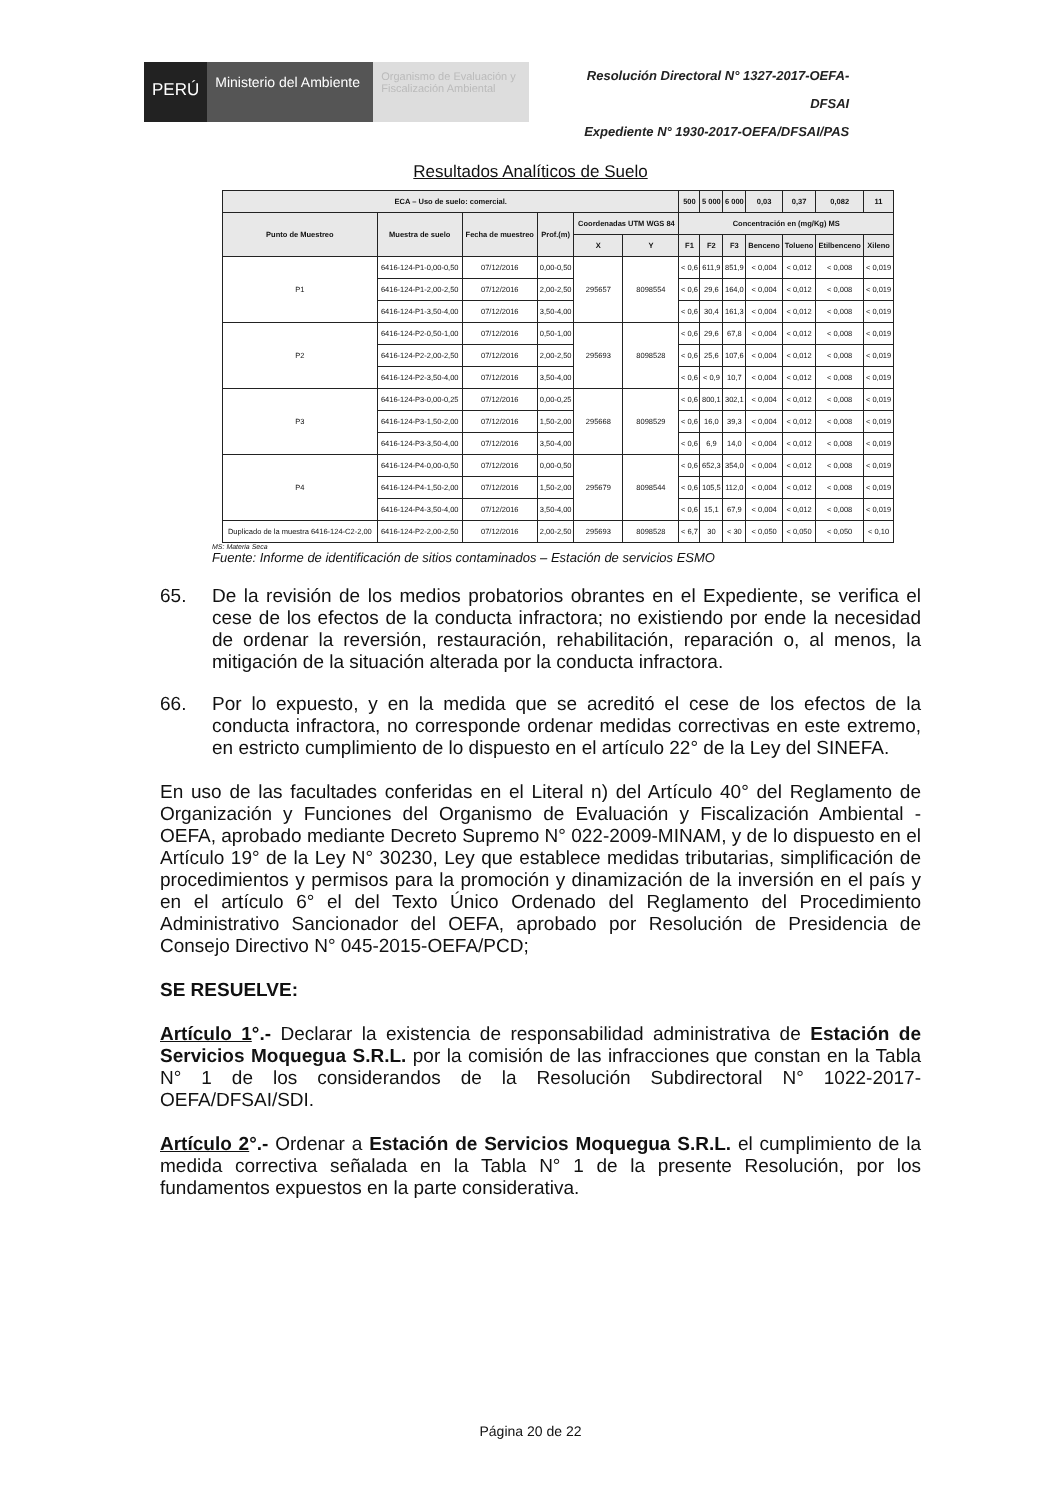PERÚ
Ministerio del Ambiente
Organismo de Evaluación y Fiscalización Ambiental
Resolución Directoral N° 1327-2017-OEFA-DFSAI
Expediente N° 1930-2017-OEFA/DFSAI/PAS
Resultados Analíticos de Suelo
| ECA – Uso de suelo: comercial. | | | | | | 500 | 5 000 | 6 000 | 0,03 | 0,37 | 0,082 | 11 |
| --- | --- | --- | --- | --- | --- | --- | --- | --- | --- | --- | --- | --- |
| Punto de Muestreo | Muestra de suelo | Fecha de muestreo | Prof.(m) | Coordenadas UTM WGS 84 | | Concentración en (mg/Kg) MS | | | | | | |
| | | | | X | Y | F1 | F2 | F3 | Benceno | Tolueno | Etilbenceno | Xileno |
| P1 | 6416-124-P1-0,00-0,50 | 07/12/2016 | 0,00-0,50 | 295657 | 8098554 | < 0,6 | 611,9 | 851,9 | < 0,004 | < 0,012 | < 0,008 | < 0,019 |
| | 6416-124-P1-2,00-2,50 | 07/12/2016 | 2,00-2,50 | | | < 0,6 | 29,6 | 164,0 | < 0,004 | < 0,012 | < 0,008 | < 0,019 |
| | 6416-124-P1-3,50-4,00 | 07/12/2016 | 3,50-4,00 | | | < 0,6 | 30,4 | 161,3 | < 0,004 | < 0,012 | < 0,008 | < 0,019 |
| P2 | 6416-124-P2-0,50-1,00 | 07/12/2016 | 0,50-1,00 | 295693 | 8098528 | < 0,6 | 29,6 | 67,8 | < 0,004 | < 0,012 | < 0,008 | < 0,019 |
| | 6416-124-P2-2,00-2,50 | 07/12/2016 | 2,00-2,50 | | | < 0,6 | 25,6 | 107,6 | < 0,004 | < 0,012 | < 0,008 | < 0,019 |
| | 6416-124-P2-3,50-4,00 | 07/12/2016 | 3,50-4,00 | | | < 0,6 | < 0,9 | 10,7 | < 0,004 | < 0,012 | < 0,008 | < 0,019 |
| P3 | 6416-124-P3-0,00-0,25 | 07/12/2016 | 0,00-0,25 | 295668 | 8098529 | < 0,6 | 800,1 | 302,1 | < 0,004 | < 0,012 | < 0,008 | < 0,019 |
| | 6416-124-P3-1,50-2,00 | 07/12/2016 | 1,50-2,00 | | | < 0,6 | 16,0 | 39,3 | < 0,004 | < 0,012 | < 0,008 | < 0,019 |
| | 6416-124-P3-3,50-4,00 | 07/12/2016 | 3,50-4,00 | | | < 0,6 | 6,9 | 14,0 | < 0,004 | < 0,012 | < 0,008 | < 0,019 |
| P4 | 6416-124-P4-0,00-0,50 | 07/12/2016 | 0,00-0,50 | 295679 | 8098544 | < 0,6 | 652,3 | 354,0 | < 0,004 | < 0,012 | < 0,008 | < 0,019 |
| | 6416-124-P4-1,50-2,00 | 07/12/2016 | 1,50-2,00 | | | < 0,6 | 105,5 | 112,0 | < 0,004 | < 0,012 | < 0,008 | < 0,019 |
| | 6416-124-P4-3,50-4,00 | 07/12/2016 | 3,50-4,00 | | | < 0,6 | 15,1 | 67,9 | < 0,004 | < 0,012 | < 0,008 | < 0,019 |
| Duplicado de la muestra 6416-124-C2-2,00 | 6416-124-P2-2,00-2,50 | 07/12/2016 | 2,00-2,50 | 295693 | 8098528 | < 6,7 | 30 | < 30 | < 0,050 | < 0,050 | < 0,050 | < 0,10 |
MS: Materia Seca
Fuente: Informe de identificación de sitios contaminados – Estación de servicios ESMO
65. De la revisión de los medios probatorios obrantes en el Expediente, se verifica el cese de los efectos de la conducta infractora; no existiendo por ende la necesidad de ordenar la reversión, restauración, rehabilitación, reparación o, al menos, la mitigación de la situación alterada por la conducta infractora.
66. Por lo expuesto, y en la medida que se acreditó el cese de los efectos de la conducta infractora, no corresponde ordenar medidas correctivas en este extremo, en estricto cumplimiento de lo dispuesto en el artículo 22° de la Ley del SINEFA.
En uso de las facultades conferidas en el Literal n) del Artículo 40° del Reglamento de Organización y Funciones del Organismo de Evaluación y Fiscalización Ambiental - OEFA, aprobado mediante Decreto Supremo N° 022-2009-MINAM, y de lo dispuesto en el Artículo 19° de la Ley N° 30230, Ley que establece medidas tributarias, simplificación de procedimientos y permisos para la promoción y dinamización de la inversión en el país y en el artículo 6° el del Texto Único Ordenado del Reglamento del Procedimiento Administrativo Sancionador del OEFA, aprobado por Resolución de Presidencia de Consejo Directivo N° 045-2015-OEFA/PCD;
SE RESUELVE:
Artículo 1°.- Declarar la existencia de responsabilidad administrativa de Estación de Servicios Moquegua S.R.L. por la comisión de las infracciones que constan en la Tabla N° 1 de los considerandos de la Resolución Subdirectoral N° 1022-2017-OEFA/DFSAI/SDI.
Artículo 2°.- Ordenar a Estación de Servicios Moquegua S.R.L. el cumplimiento de la medida correctiva señalada en la Tabla N° 1 de la presente Resolución, por los fundamentos expuestos en la parte considerativa.
Página 20 de 22